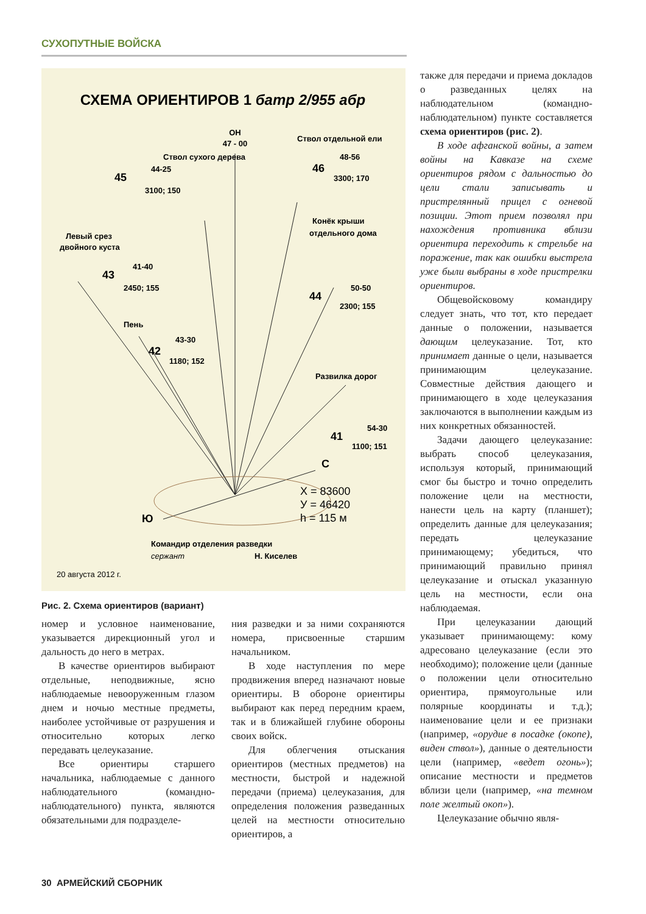СУХОПУТНЫЕ ВОЙСКА
СХЕМА ОРИЕНТИРОВ 1 батр 2/955 абр
ОН
47 - 00
Ствол сухого дерева
44-25
3100; 150
45
Ствол отдельной ели
48-56
3300; 170
46
Левый срез
двойного куста
41-40
2450; 155
43
Конёк крыши
отдельного дома
50-50
2300; 155
44
Пень
43-30
1180; 152
42
Развилка дорог
54-30
1100; 151
41
С
Ю
X = 83600
У = 46420
h = 115 м
Командир отделения разведки
сержант
Н. Киселев
20 августа 2012 г.
Рис. 2. Схема ориентиров (вариант)
номер и условное наименование, указывается дирекционный угол и дальность до него в метрах.
В качестве ориентиров выбирают отдельные, неподвижные, ясно наблюдаемые невооруженным глазом днем и ночью местные предметы, наиболее устойчивые от разрушения и относительно которых легко передавать целеуказание.
Все ориентиры старшего начальника, наблюдаемые с данного наблюдательного (командно-наблюдательного) пункта, являются обязательными для подразделе-
ния разведки и за ними сохраняются номера, присвоенные старшим начальником.
В ходе наступления по мере продвижения вперед назначают новые ориентиры. В обороне ориентиры выбирают как перед передним краем, так и в ближайшей глубине обороны своих войск.
Для облегчения отыскания ориентиров (местных предметов) на местности, быстрой и надежной передачи (приема) целеуказания, для определения положения разведанных целей на местности относительно ориентиров, а
также для передачи и приема докладов о разведанных целях на наблюдательном (командно-наблюдательном) пункте составляется схема ориентиров (рис. 2).
В ходе афганской войны, а затем войны на Кавказе на схеме ориентиров рядом с дальностью до цели стали записывать и пристрелянный прицел с огневой позиции. Этот прием позволял при нахождения противника вблизи ориентира переходить к стрельбе на поражение, так как ошибки выстрела уже были выбраны в ходе пристрелки ориентиров.
Общевойсковому командиру следует знать, что тот, кто передает данные о положении, называется дающим целеуказание. Тот, кто принимает данные о цели, называется принимающим целеуказание. Совместные действия дающего и принимающего в ходе целеуказания заключаются в выполнении каждым из них конкретных обязанностей.
Задачи дающего целеуказание: выбрать способ целеуказания, используя который, принимающий смог бы быстро и точно определить положение цели на местности, нанести цель на карту (планшет); определить данные для целеуказания; передать целеуказание принимающему; убедиться, что принимающий правильно принял целеуказание и отыскал указанную цель на местности, если она наблюдаемая.
При целеуказании дающий указывает принимающему: кому адресовано целеуказание (если это необходимо); положение цели (данные о положении цели относительно ориентира, прямоугольные или полярные координаты и т.д.); наименование цели и ее признаки (например, «орудие в посадке (окопе), виден ствол»), данные о деятельности цели (например, «ведет огонь»); описание местности и предметов вблизи цели (например, «на темном поле желтый окоп»).
Целеуказание обычно явля-
30 АРМЕЙСКИЙ СБОРНИК